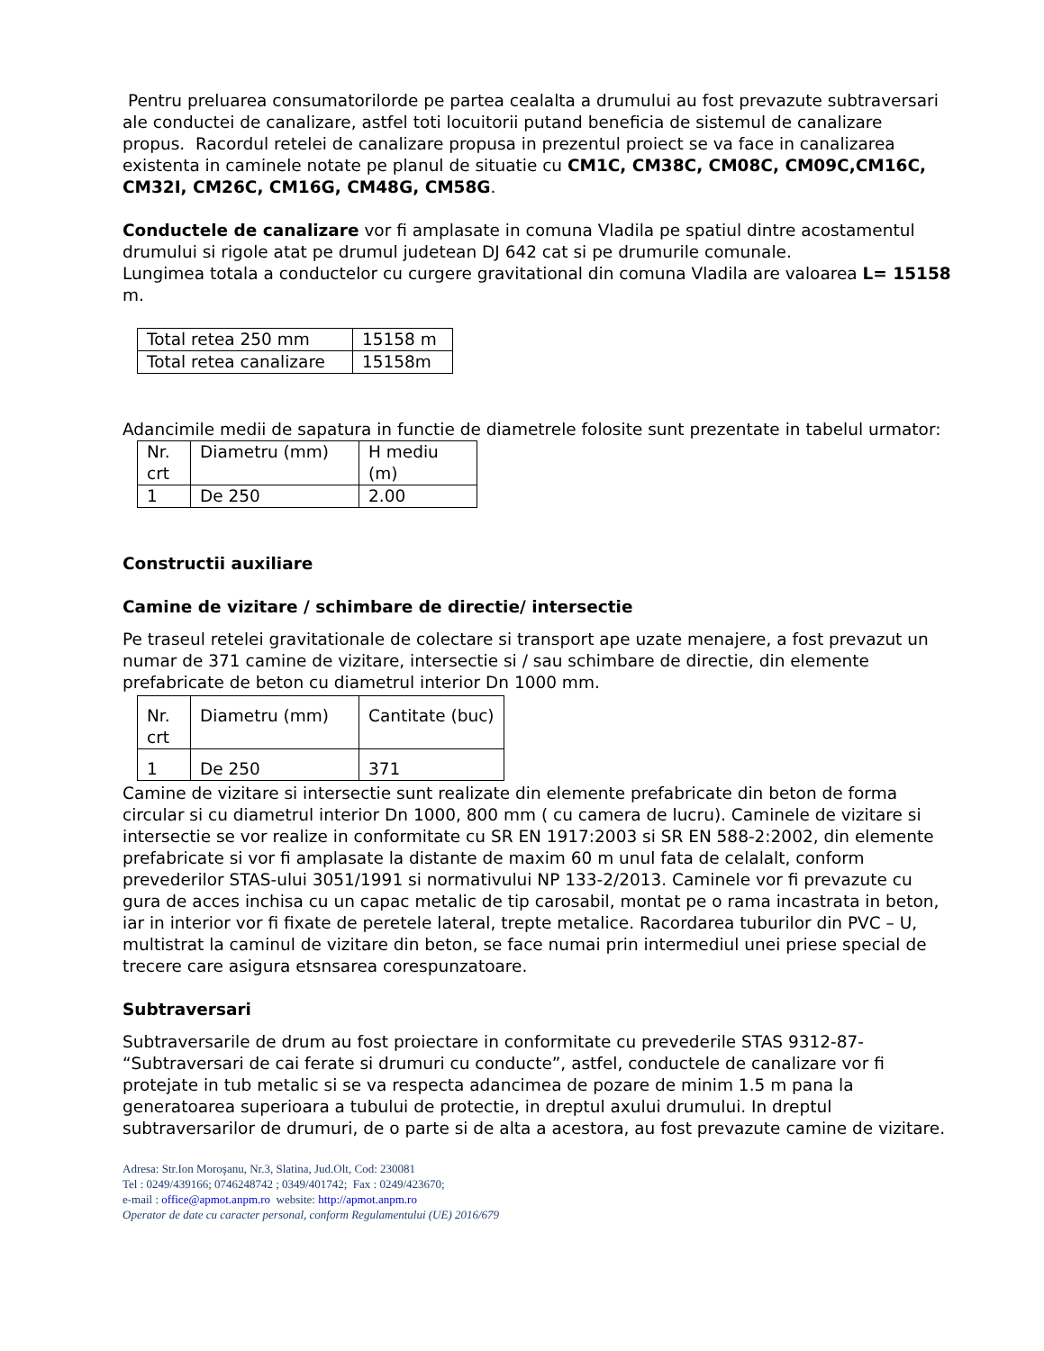Pentru preluarea consumatorilorde pe partea cealalta a drumului au fost prevazute subtraversari ale conductei de canalizare, astfel toti locuitorii putand beneficia de sistemul de canalizare propus. Racordul retelei de canalizare propusa in prezentul proiect se va face in canalizarea existenta in caminele notate pe planul de situatie cu CM1C, CM38C, CM08C, CM09C,CM16C, CM32I, CM26C, CM16G, CM48G, CM58G.
Conductele de canalizare vor fi amplasate in comuna Vladila pe spatiul dintre acostamentul drumului si rigole atat pe drumul judetean DJ 642 cat si pe drumurile comunale.
Lungimea totala a conductelor cu curgere gravitational din comuna Vladila are valoarea L= 15158 m.
| Total retea 250 mm | 15158 m |
| Total retea canalizare | 15158m |
Adancimile medii de sapatura in functie de diametrele folosite sunt prezentate in tabelul urmator:
| Nr. crt | Diametru (mm) | H mediu (m) |
| 1 | De 250 | 2.00 |
Constructii auxiliare
Camine de vizitare / schimbare de directie/ intersectie
Pe traseul retelei gravitationale de colectare si transport ape uzate menajere, a fost prevazut un numar de 371 camine de vizitare, intersectie si / sau schimbare de directie, din elemente prefabricate de beton cu diametrul interior Dn 1000 mm.
| Nr. crt | Diametru (mm) | Cantitate (buc) |
| 1 | De 250 | 371 |
Camine de vizitare si intersectie sunt realizate din elemente prefabricate din beton de forma circular si cu diametrul interior Dn 1000, 800 mm ( cu camera de lucru). Caminele de vizitare si intersectie se vor realize in conformitate cu SR EN 1917:2003 si SR EN 588-2:2002, din elemente prefabricate si vor fi amplasate la distante de maxim 60 m unul fata de celalalt, conform prevederilor STAS-ului 3051/1991 si normativului NP 133-2/2013. Caminele vor fi prevazute cu gura de acces inchisa cu un capac metalic de tip carosabil, montat pe o rama incastrata in beton, iar in interior vor fi fixate de peretele lateral, trepte metalice. Racordarea tuburilor din PVC – U, multistrat la caminul de vizitare din beton, se face numai prin intermediul unei priese special de trecere care asigura etsnsarea corespunzatoare.
Subtraversari
Subtraversarile de drum au fost proiectare in conformitate cu prevederile STAS 9312-87- “Subtraversari de cai ferate si drumuri cu conducte”, astfel, conductele de canalizare vor fi protejate in tub metalic si se va respecta adancimea de pozare de minim 1.5 m pana la generatoarea superioara a tubului de protectie, in dreptul axului drumului. In dreptul subtraversarilor de drumuri, de o parte si de alta a acestora, au fost prevazute camine de vizitare.
Adresa: Str.Ion Moroşanu, Nr.3, Slatina, Jud.Olt, Cod: 230081
Tel : 0249/439166; 0746248742 ; 0349/401742; Fax : 0249/423670;
e-mail : office@apmot.anpm.ro website: http://apmot.anpm.ro
Operator de date cu caracter personal, conform Regulamentului (UE) 2016/679